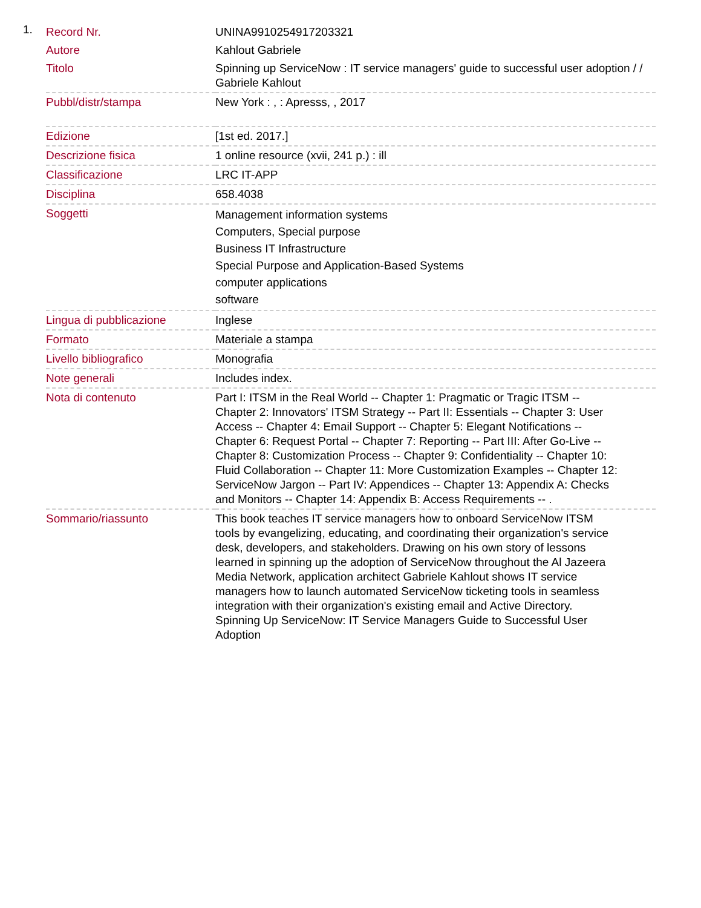1.
| Record Nr. | UNINA9910254917203321 |
| Autore | Kahlout Gabriele |
| Titolo | Spinning up ServiceNow : IT service managers' guide to successful user adoption / / Gabriele Kahlout |
| Pubbl/distr/stampa | New York : , : Apresss, , 2017 |
| Edizione | [1st ed. 2017.] |
| Descrizione fisica | 1 online resource (xvii, 241 p.) : ill |
| Classificazione | LRC IT-APP |
| Disciplina | 658.4038 |
| Soggetti | Management information systems Computers, Special purpose Business IT Infrastructure Special Purpose and Application-Based Systems computer applications software |
| Lingua di pubblicazione | Inglese |
| Formato | Materiale a stampa |
| Livello bibliografico | Monografia |
| Note generali | Includes index. |
| Nota di contenuto | Part I: ITSM in the Real World -- Chapter 1: Pragmatic or Tragic ITSM -- Chapter 2: Innovators' ITSM Strategy -- Part II: Essentials -- Chapter 3: User Access -- Chapter 4: Email Support -- Chapter 5: Elegant Notifications -- Chapter 6: Request Portal -- Chapter 7: Reporting -- Part III: After Go-Live -- Chapter 8: Customization Process -- Chapter 9: Confidentiality -- Chapter 10: Fluid Collaboration -- Chapter 11: More Customization Examples -- Chapter 12: ServiceNow Jargon -- Part IV: Appendices -- Chapter 13: Appendix A: Checks and Monitors -- Chapter 14: Appendix B: Access Requirements -- . |
| Sommario/riassunto | This book teaches IT service managers how to onboard ServiceNow ITSM tools by evangelizing, educating, and coordinating their organization's service desk, developers, and stakeholders. Drawing on his own story of lessons learned in spinning up the adoption of ServiceNow throughout the Al Jazeera Media Network, application architect Gabriele Kahlout shows IT service managers how to launch automated ServiceNow ticketing tools in seamless integration with their organization's existing email and Active Directory. Spinning Up ServiceNow: IT Service Managers Guide to Successful User Adoption |